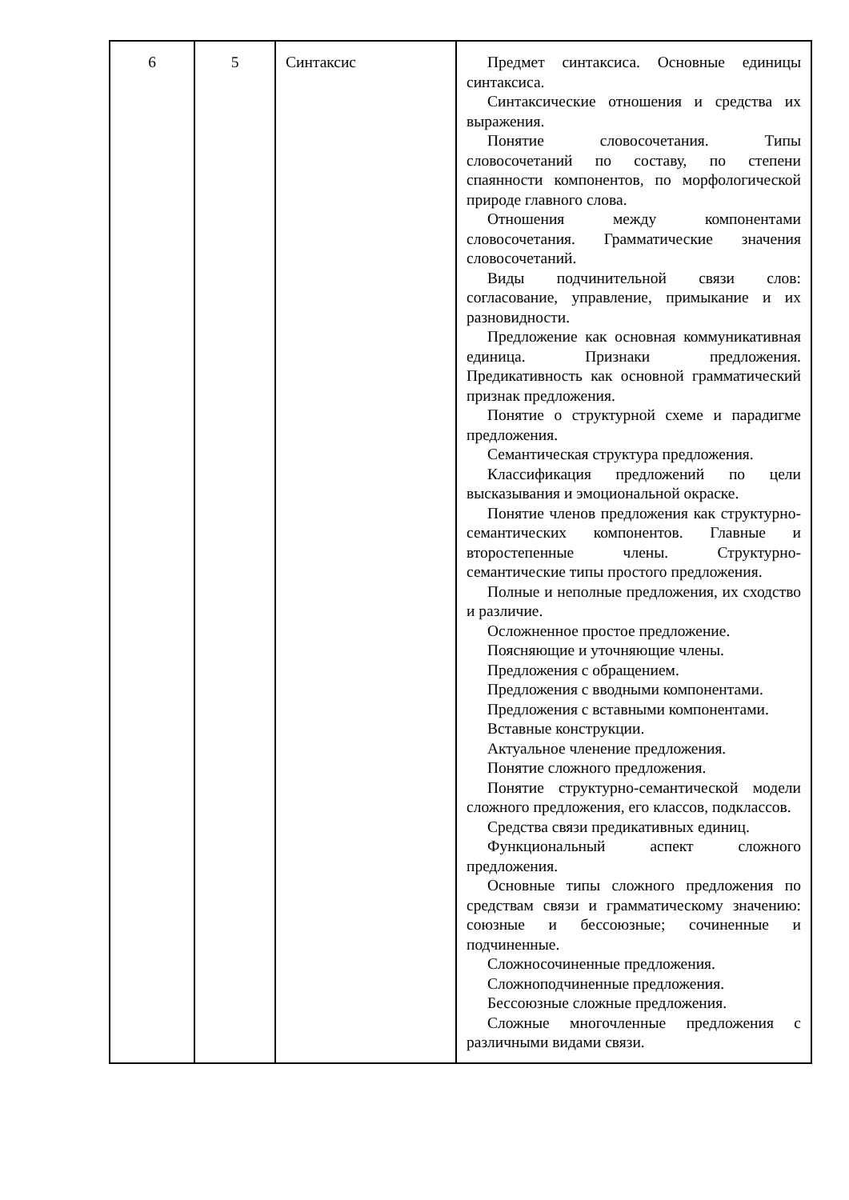| 6 | 5 | Синтаксис | Предмет синтаксиса. Основные единицы синтаксиса. Синтаксические отношения и средства их выражения. Понятие словосочетания. Типы словосочетаний по составу, по степени спаянности компонентов, по морфологической природе главного слова. Отношения между компонентами словосочетания. Грамматические значения словосочетаний. Виды подчинительной связи слов: согласование, управление, примыкание и их разновидности. Предложение как основная коммуникативная единица. Признаки предложения. Предикативность как основной грамматический признак предложения. Понятие о структурной схеме и парадигме предложения. Семантическая структура предложения. Классификация предложений по цели высказывания и эмоциональной окраске. Понятие членов предложения как структурно-семантических компонентов. Главные и второстепенные члены. Структурно-семантические типы простого предложения. Полные и неполные предложения, их сходство и различие. Осложненное простое предложение. Поясняющие и уточняющие члены. Предложения с обращением. Предложения с вводными компонентами. Предложения с вставными компонентами. Вставные конструкции. Актуальное членение предложения. Понятие сложного предложения. Понятие структурно-семантической модели сложного предложения, его классов, подклассов. Средства связи предикативных единиц. Функциональный аспект сложного предложения. Основные типы сложного предложения по средствам связи и грамматическому значению: союзные и бессоюзные; сочиненные и подчиненные. Сложносочиненные предложения. Сложноподчиненные предложения. Бессоюзные сложные предложения. Сложные многочленные предложения с различными видами связи. |